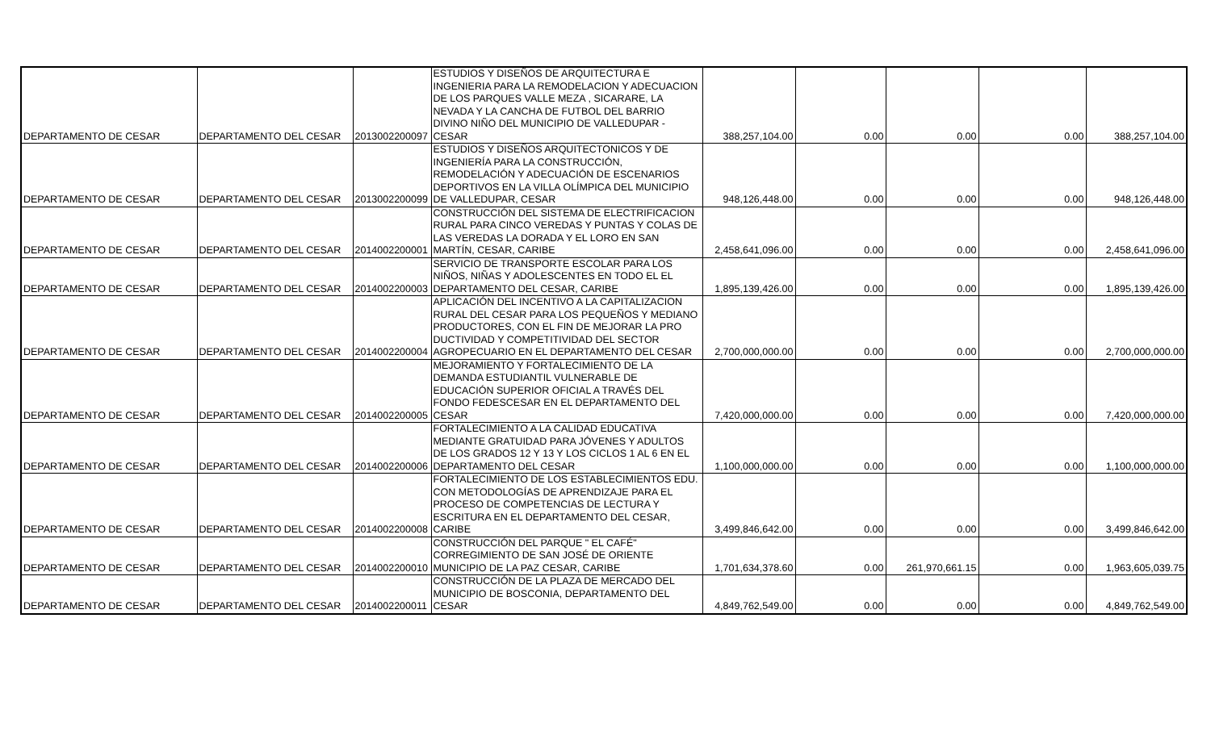| DEPARTAMENTO DE CESAR | DEPARTAMENTO DEL CESAR | 2013002200097 | ESTUDIOS Y DISEÑOS DE ARQUITECTURA E INGENIERIA PARA LA REMODELACION Y ADECUACION DE LOS PARQUES VALLE MEZA , SICARARE, LA NEVADA Y LA CANCHA DE FUTBOL DEL BARRIO DIVINO NIÑO DEL MUNICIPIO DE VALLEDUPAR - CESAR | 388,257,104.00 | 0.00 | 0.00 | 0.00 | 388,257,104.00 |
| DEPARTAMENTO DE CESAR | DEPARTAMENTO DEL CESAR | 2013002200099 | ESTUDIOS Y DISEÑOS ARQUITECTONICOS Y DE INGENIERÍA PARA LA CONSTRUCCIÓN, REMODELACIÓN Y ADECUACIÓN DE ESCENARIOS DEPORTIVOS EN LA VILLA OLÍMPICA DEL MUNICIPIO DE VALLEDUPAR, CESAR | 948,126,448.00 | 0.00 | 0.00 | 0.00 | 948,126,448.00 |
| DEPARTAMENTO DE CESAR | DEPARTAMENTO DEL CESAR | 2014002200001 | CONSTRUCCIÓN DEL SISTEMA DE ELECTRIFICACION RURAL PARA CINCO VEREDAS Y PUNTAS Y COLAS DE LAS VEREDAS LA DORADA Y EL LORO EN SAN MARTÍN, CESAR, CARIBE | 2,458,641,096.00 | 0.00 | 0.00 | 0.00 | 2,458,641,096.00 |
| DEPARTAMENTO DE CESAR | DEPARTAMENTO DEL CESAR | 2014002200003 | SERVICIO DE TRANSPORTE ESCOLAR PARA LOS NIÑOS, NIÑAS Y ADOLESCENTES EN TODO EL EL DEPARTAMENTO DEL CESAR, CARIBE | 1,895,139,426.00 | 0.00 | 0.00 | 0.00 | 1,895,139,426.00 |
| DEPARTAMENTO DE CESAR | DEPARTAMENTO DEL CESAR | 2014002200004 | APLICACIÓN DEL INCENTIVO A LA CAPITALIZACION RURAL DEL CESAR PARA LOS PEQUEÑOS Y MEDIANO PRODUCTORES, CON EL FIN DE MEJORAR LA PRO DUCTIVIDAD Y COMPETITIVIDAD DEL SECTOR AGROPECUARIO EN EL DEPARTAMENTO DEL CESAR | 2,700,000,000.00 | 0.00 | 0.00 | 0.00 | 2,700,000,000.00 |
| DEPARTAMENTO DE CESAR | DEPARTAMENTO DEL CESAR | 2014002200005 | MEJORAMIENTO Y FORTALECIMIENTO DE LA DEMANDA ESTUDIANTIL VULNERABLE DE EDUCACIÓN SUPERIOR OFICIAL A TRAVÉS DEL FONDO FEDESCESAR EN EL DEPARTAMENTO DEL CESAR | 7,420,000,000.00 | 0.00 | 0.00 | 0.00 | 7,420,000,000.00 |
| DEPARTAMENTO DE CESAR | DEPARTAMENTO DEL CESAR | 2014002200006 | FORTALECIMIENTO A LA CALIDAD EDUCATIVA MEDIANTE GRATUIDAD PARA JÓVENES Y ADULTOS DE LOS GRADOS 12 Y 13 Y LOS CICLOS 1 AL 6 EN EL DEPARTAMENTO DEL CESAR | 1,100,000,000.00 | 0.00 | 0.00 | 0.00 | 1,100,000,000.00 |
| DEPARTAMENTO DE CESAR | DEPARTAMENTO DEL CESAR | 2014002200008 | FORTALECIMIENTO DE LOS ESTABLECIMIENTOS EDU. CON METODOLOGÍAS DE APRENDIZAJE PARA EL PROCESO DE COMPETENCIAS DE LECTURA Y ESCRITURA EN EL DEPARTAMENTO DEL CESAR, CARIBE | 3,499,846,642.00 | 0.00 | 0.00 | 0.00 | 3,499,846,642.00 |
| DEPARTAMENTO DE CESAR | DEPARTAMENTO DEL CESAR | 2014002200010 | CONSTRUCCIÓN DEL PARQUE " EL CAFÉ" CORREGIMIENTO DE SAN JOSÉ DE ORIENTE MUNICIPIO DE LA PAZ CESAR, CARIBE | 1,701,634,378.60 | 0.00 | 261,970,661.15 | 0.00 | 1,963,605,039.75 |
| DEPARTAMENTO DE CESAR | DEPARTAMENTO DEL CESAR | 2014002200011 | CONSTRUCCIÓN DE LA PLAZA DE MERCADO DEL MUNICIPIO DE BOSCONIA, DEPARTAMENTO DEL CESAR | 4,849,762,549.00 | 0.00 | 0.00 | 0.00 | 4,849,762,549.00 |